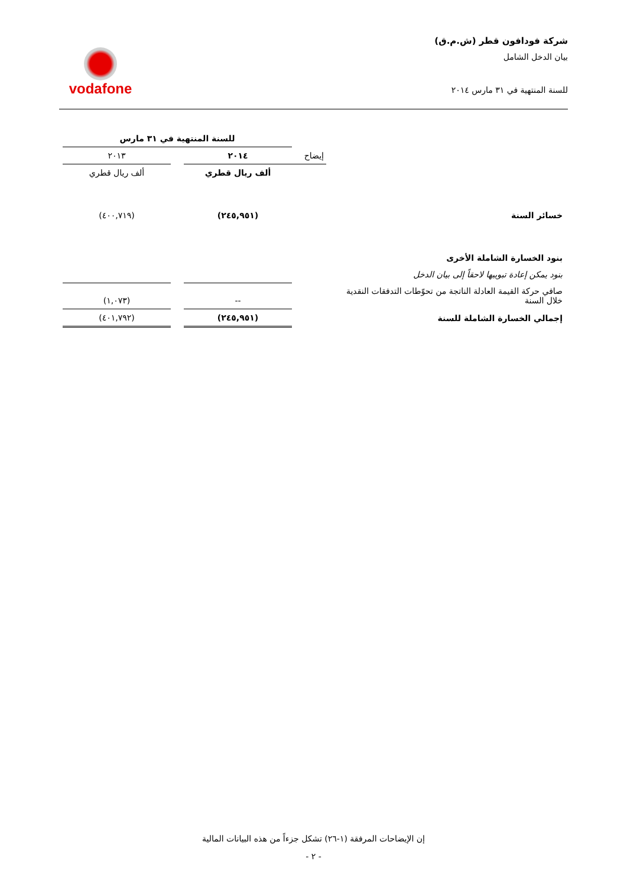شركة فودافون قطر (ش.م.ق)
بيان الدخل الشامل
للسنة المنتهية في ٣١ مارس ٢٠١٤
vodafone
| | | للسنة المنتهية في ٣١ مارس | | |
| | إيضاح | ٢٠١٤ | | ٢٠١٣ |
| | | ألف ريال قطري | | ألف ريال قطري |
| خسائر السنة | | (٢٤٥,٩٥١) | | (٤٠٠,٧١٩) |
| بنود الخسارة الشاملة الأخرى | | | | |
| بنود يمكن إعادة تبويبها لاحقاً إلى بيان الدخل | | | | |
| صافي حركة القيمة العادلة الناتجة من تحوّطات التدفقات النقدية خلال السنة | | -- | | (١,٠٧٣) |
| إجمالي الخسارة الشاملة للسنة | | (٢٤٥,٩٥١) | | (٤٠١,٧٩٢) |
إن الإيضاحات المرفقة (١-٢٦) تشكل جزءاً من هذه البيانات المالية
- ٢ -